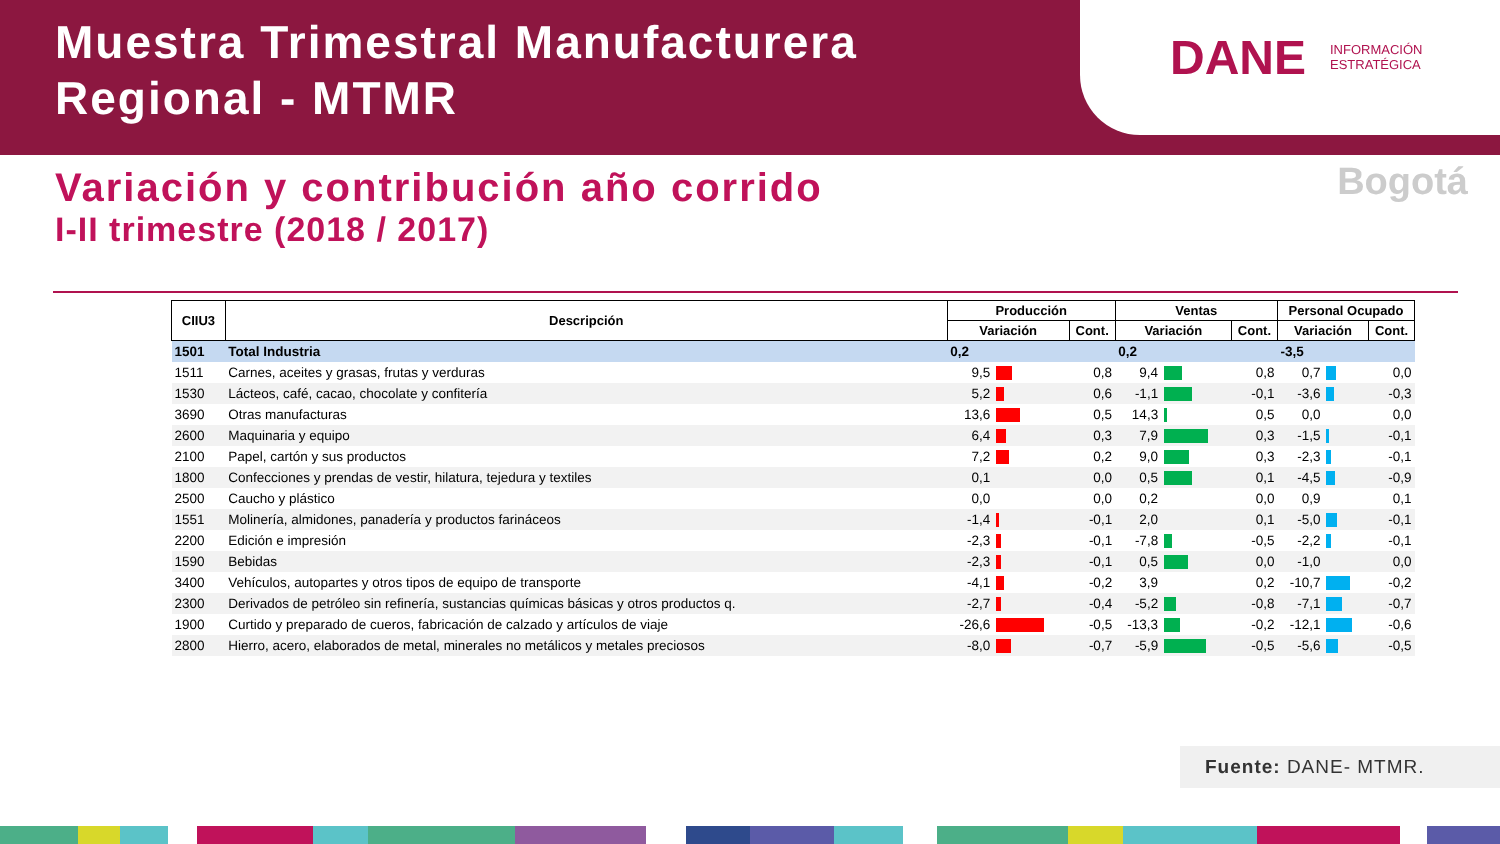Muestra Trimestral Manufacturera
Regional - MTMR
DANE INFORMACIÓN
ESTRATÉGICA
Variación y contribución año corrido
I-II trimestre (2018 / 2017)
Bogotá
| CIIU3 | Descripción | Producción | | | Ventas | | | Personal Ocupado | | |
| --- | --- | --- | --- | --- | --- | --- | --- | --- | --- | --- |
| | | Variación | | Cont. | Variación | | Cont. | Variación | | Cont. |
| 1501 | Total Industria | 0,2 | | | 0,2 | | | -3,5 | | |
| 1511 | Carnes, aceites y grasas, frutas y verduras | 9,5 | | 0,8 | 9,4 | | 0,8 | 0,7 | | 0,0 |
| 1530 | Lácteos, café, cacao, chocolate y confitería | 5,2 | | 0,6 | -1,1 | | -0,1 | -3,6 | | -0,3 |
| 3690 | Otras manufacturas | 13,6 | | 0,5 | 14,3 | | 0,5 | 0,0 | | 0,0 |
| 2600 | Maquinaria y equipo | 6,4 | | 0,3 | 7,9 | | 0,3 | -1,5 | | -0,1 |
| 2100 | Papel, cartón y sus productos | 7,2 | | 0,2 | 9,0 | | 0,3 | -2,3 | | -0,1 |
| 1800 | Confecciones y prendas de vestir, hilatura, tejedura y textiles | 0,1 | | 0,0 | 0,5 | | 0,1 | -4,5 | | -0,9 |
| 2500 | Caucho y plástico | 0,0 | | 0,0 | 0,2 | | 0,0 | 0,9 | | 0,1 |
| 1551 | Molinería, almidones, panadería y productos farináceos | -1,4 | | -0,1 | 2,0 | | 0,1 | -5,0 | | -0,1 |
| 2200 | Edición e impresión | -2,3 | | -0,1 | -7,8 | | -0,5 | -2,2 | | -0,1 |
| 1590 | Bebidas | -2,3 | | -0,1 | 0,5 | | 0,0 | -1,0 | | 0,0 |
| 3400 | Vehículos, autopartes y otros tipos de equipo de transporte | -4,1 | | -0,2 | 3,9 | | 0,2 | -10,7 | | -0,2 |
| 2300 | Derivados de petróleo sin refinería, sustancias químicas básicas y otros productos q. | -2,7 | | -0,4 | -5,2 | | -0,8 | -7,1 | | -0,7 |
| 1900 | Curtido y preparado de cueros, fabricación de calzado y artículos de viaje | -26,6 | | -0,5 | -13,3 | | -0,2 | -12,1 | | -0,6 |
| 2800 | Hierro, acero, elaborados de metal, minerales no metálicos y metales preciosos | -8,0 | | -0,7 | -5,9 | | -0,5 | -5,6 | | -0,5 |
Fuente: DANE- MTMR.